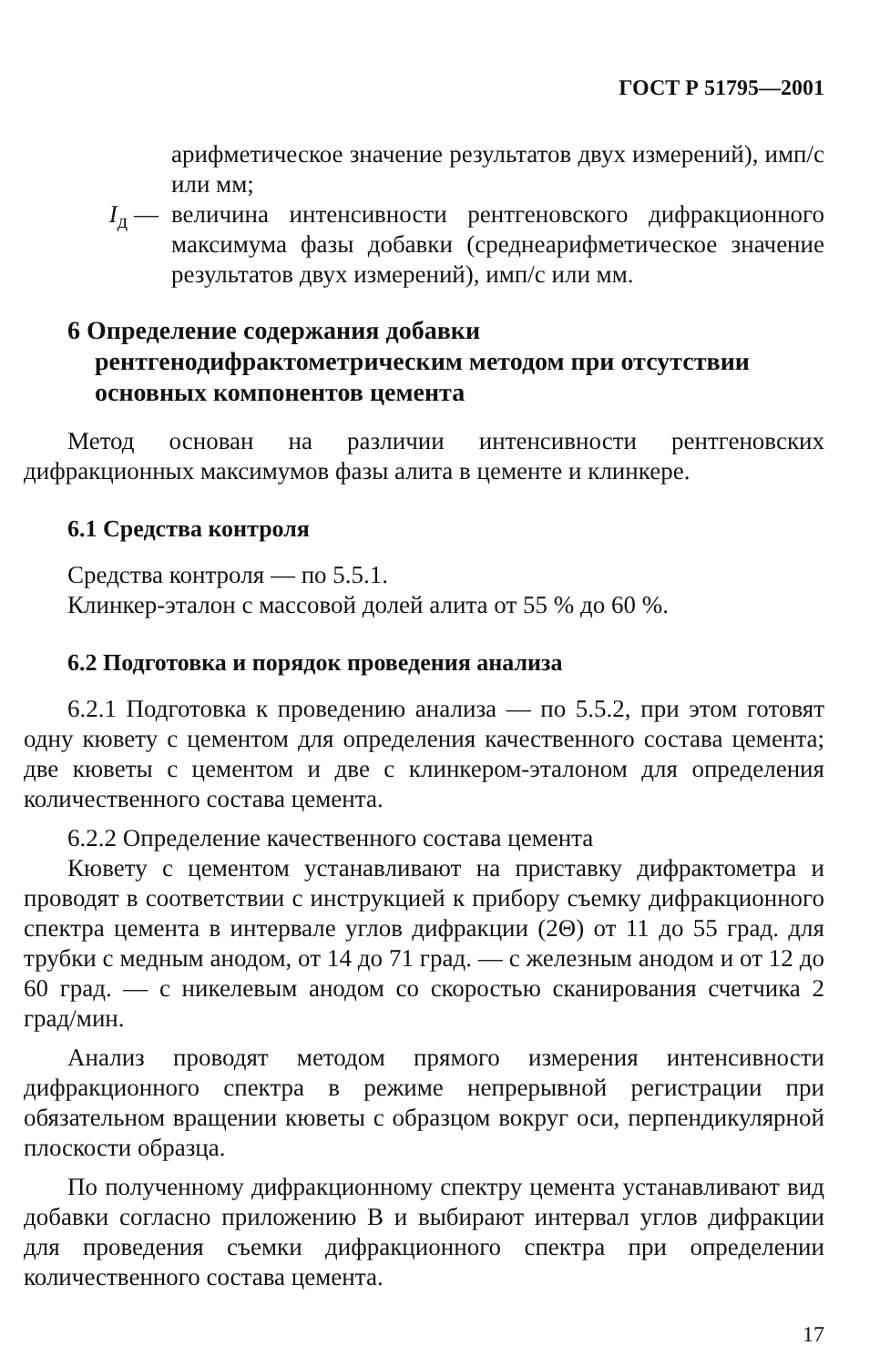ГОСТ Р 51795—2001
арифметическое значение результатов двух измерений), имп/с или мм;
I<sub>д</sub> — величина интенсивности рентгеновского дифракционного максимума фазы добавки (среднеарифметическое значение результатов двух измерений), имп/с или мм.
6 Определение содержания добавки рентгенодифрактометрическим методом при отсутствии основных компонентов цемента
Метод основан на различии интенсивности рентгеновских дифракционных максимумов фазы алита в цементе и клинкере.
6.1 Средства контроля
Средства контроля — по 5.5.1.
Клинкер-эталон с массовой долей алита от 55 % до 60 %.
6.2 Подготовка и порядок проведения анализа
6.2.1 Подготовка к проведению анализа — по 5.5.2, при этом готовят одну кювету с цементом для определения качественного состава цемента; две кюветы с цементом и две с клинкером-эталоном для определения количественного состава цемента.
6.2.2 Определение качественного состава цемента
Кювету с цементом устанавливают на приставку дифрактометра и проводят в соответствии с инструкцией к прибору съемку дифракционного спектра цемента в интервале углов дифракции (2Θ) от 11 до 55 град. для трубки с медным анодом, от 14 до 71 град. — с железным анодом и от 12 до 60 град. — с никелевым анодом со скоростью сканирования счетчика 2 град/мин.
Анализ проводят методом прямого измерения интенсивности дифракционного спектра в режиме непрерывной регистрации при обязательном вращении кюветы с образцом вокруг оси, перпендикулярной плоскости образца.
По полученному дифракционному спектру цемента устанавливают вид добавки согласно приложению В и выбирают интервал углов дифракции для проведения съемки дифракционного спектра при определении количественного состава цемента.
17